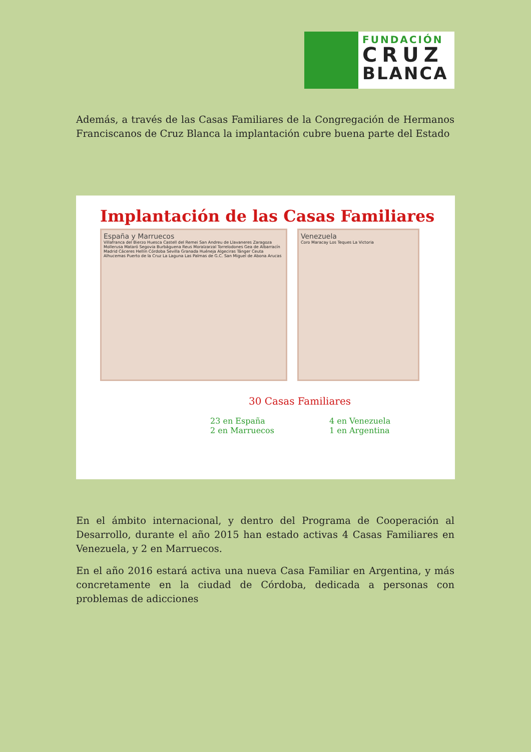FUNDACIÓN
CRUZ
BLANCA
Además, a través de las Casas Familiares de la Congregación de Hermanos Franciscanos de Cruz Blanca la implantación cubre buena parte del Estado
Implantación de las Casas Familiares
España y Marruecos
Villafranca del Bierzo Huesca Castell del Remei San Andreu de Llavaneres Zaragoza Mollerusa Mataró Segovia Burbáguena Reus Moralzarzal Torrelodones Gea de Albarracín Madrid Cáceres Hellín Córdoba Sevilla Granada Huéneja Algeciras Tánger Ceuta Alhucemas Puerto de la Cruz La Laguna Las Palmas de G.C. San Miguel de Abona Arucas
Venezuela
Coro Maracay Los Teques La Victoria
30 Casas Familiares
23 en España
2 en Marruecos
4 en Venezuela
1 en Argentina
En el ámbito internacional, y dentro del Programa de Cooperación al Desarrollo, durante el año 2015 han estado activas 4 Casas Familiares en Venezuela, y 2 en Marruecos.
En el año 2016 estará activa una nueva Casa Familiar en Argentina, y más concretamente en la ciudad de Córdoba, dedicada a personas con problemas de adicciones